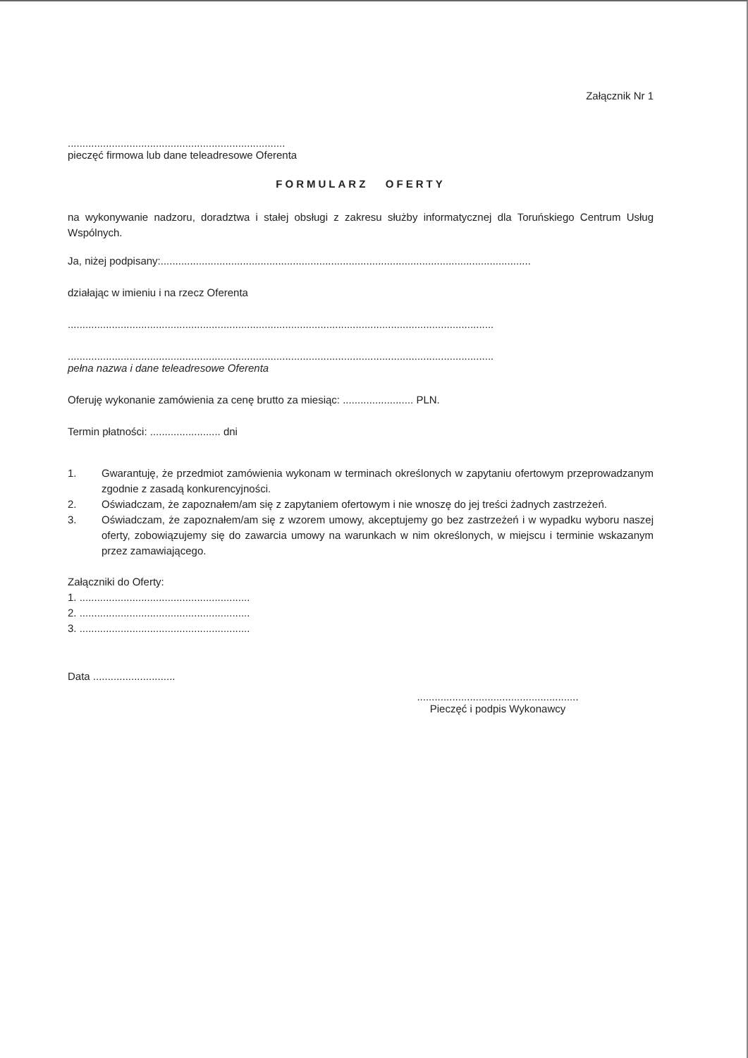Załącznik Nr 1
..........................................................................
pieczęć firmowa lub dane teleadresowe Oferenta
FORMULARZ OFERTY
na wykonywanie nadzoru, doradztwa i stałej obsługi z zakresu służby informatycznej dla Toruńskiego Centrum Usług Wspólnych.
Ja, niżej podpisany:..............................................................................................................................
działając w imieniu i na rzecz Oferenta
.................................................................................................................................................
.................................................................................................................................................
pełna nazwa i dane teleadresowe Oferenta
Oferuję wykonanie zamówienia za cenę brutto za miesiąc: ........................ PLN.
Termin płatności: ........................ dni
1. Gwarantuję, że przedmiot zamówienia wykonam w terminach określonych w zapytaniu ofertowym przeprowadzanym zgodnie z zasadą konkurencyjności.
2. Oświadczam, że zapoznałem/am się z zapytaniem ofertowym i nie wnoszę do jej treści żadnych zastrzeżeń.
3. Oświadczam, że zapoznałem/am się z wzorem umowy, akceptujemy go bez zastrzeżeń i w wypadku wyboru naszej oferty, zobowiązujemy się do zawarcia umowy na warunkach w nim określonych, w miejscu i terminie wskazanym przez zamawiającego.
Załączniki do Oferty:
1. ..........................................................
2. ..........................................................
3. ..........................................................
Data ............................
.......................................................
Pieczęć i podpis Wykonawcy